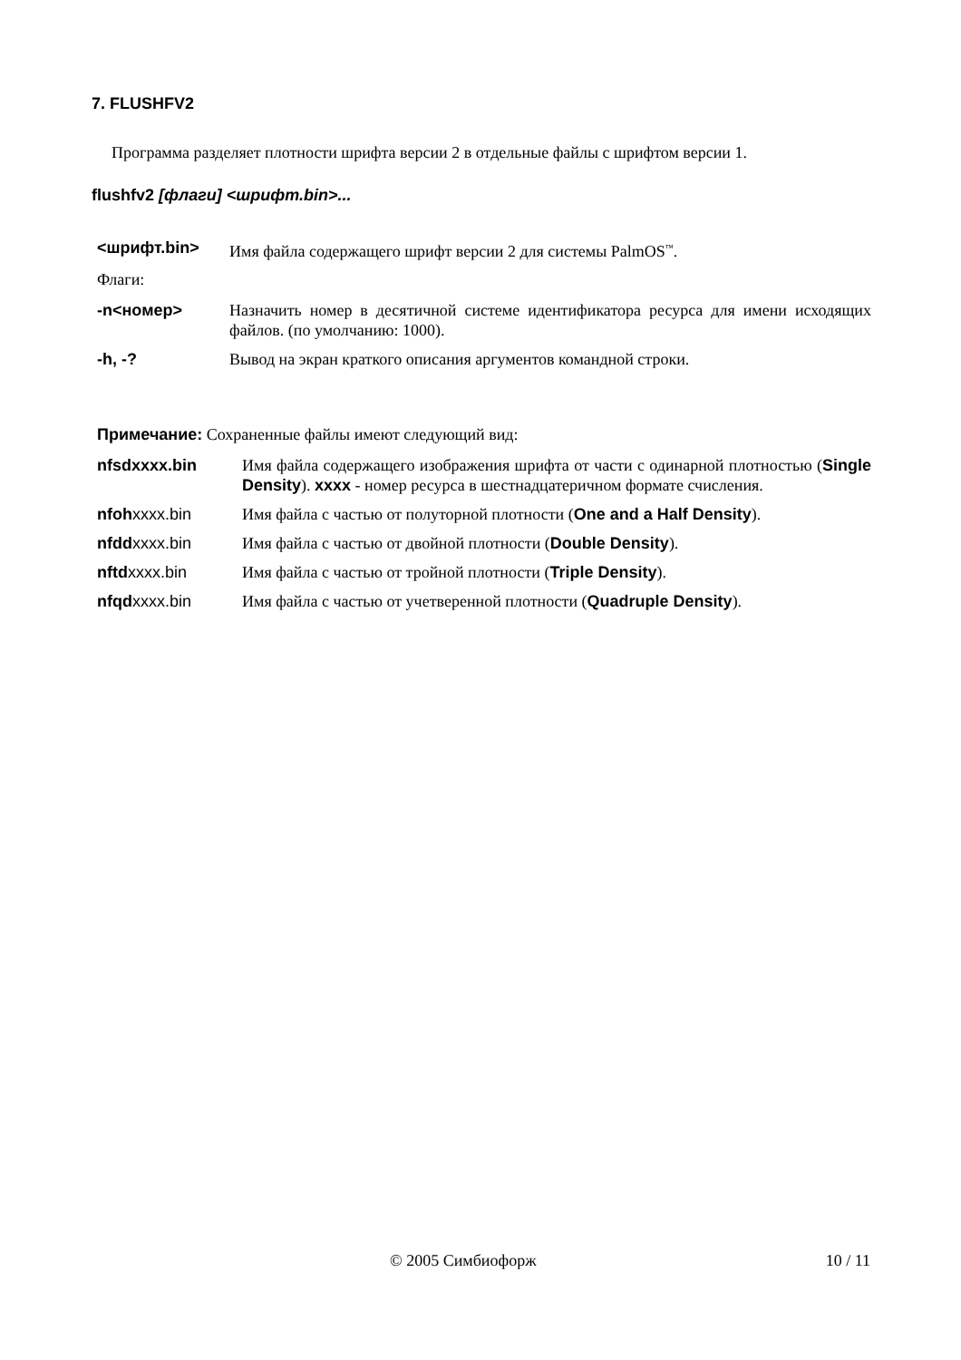7. FLUSHFV2
Программа разделяет плотности шрифта версии 2 в отдельные файлы с шрифтом версии 1.
flushfv2 [флаги] <шрифт.bin>...
<шрифт.bin> Имя файла содержащего шрифт версии 2 для системы PalmOS<sup>™</sup>.
Флаги:
-n<номер> Назначить номер в десятичной системе идентификатора ресурса для имени исходящих файлов. (по умолчанию: 1000).
-h, -? Вывод на экран краткого описания аргументов командной строки.
Примечание: Сохраненные файлы имеют следующий вид:
nfsdxxxx.bin Имя файла содержащего изображения шрифта от части с одинарной плотностью (Single Density). xxxx - номер ресурса в шестнадцатеричном формате счисления.
nfoh xxxx.bin Имя файла с частью от полуторной плотности (One and a Half Density).
nfdd xxxx.bin Имя файла с частью от двойной плотности (Double Density).
nftd xxxx.bin Имя файла с частью от тройной плотности (Triple Density).
nfqd xxxx.bin Имя файла с частью от учетверенной плотности (Quadruple Density).
© 2005 Симбиофорж 10 / 11